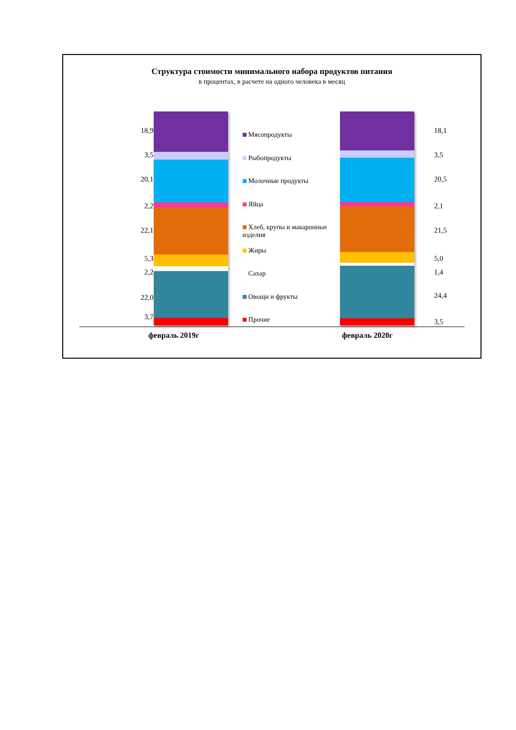Структура стоимости минимального набора продуктов питания
в процентах, в расчете на одного человека в месяц
18,9
3,5
20,1
2,2
22,1
5,3
2,2
22,0
3,7
Мясопродукты
Рыбопродукты
Молочные продукты
Яйца
Хлеб, крупы и макаронные изделия
Жиры
Сахар
Овощи и фрукты
Прочие
18,1
3,5
20,5
2,1
21,5
5,0
1,4
24,4
3,5
февраль 2019г февраль 2020г